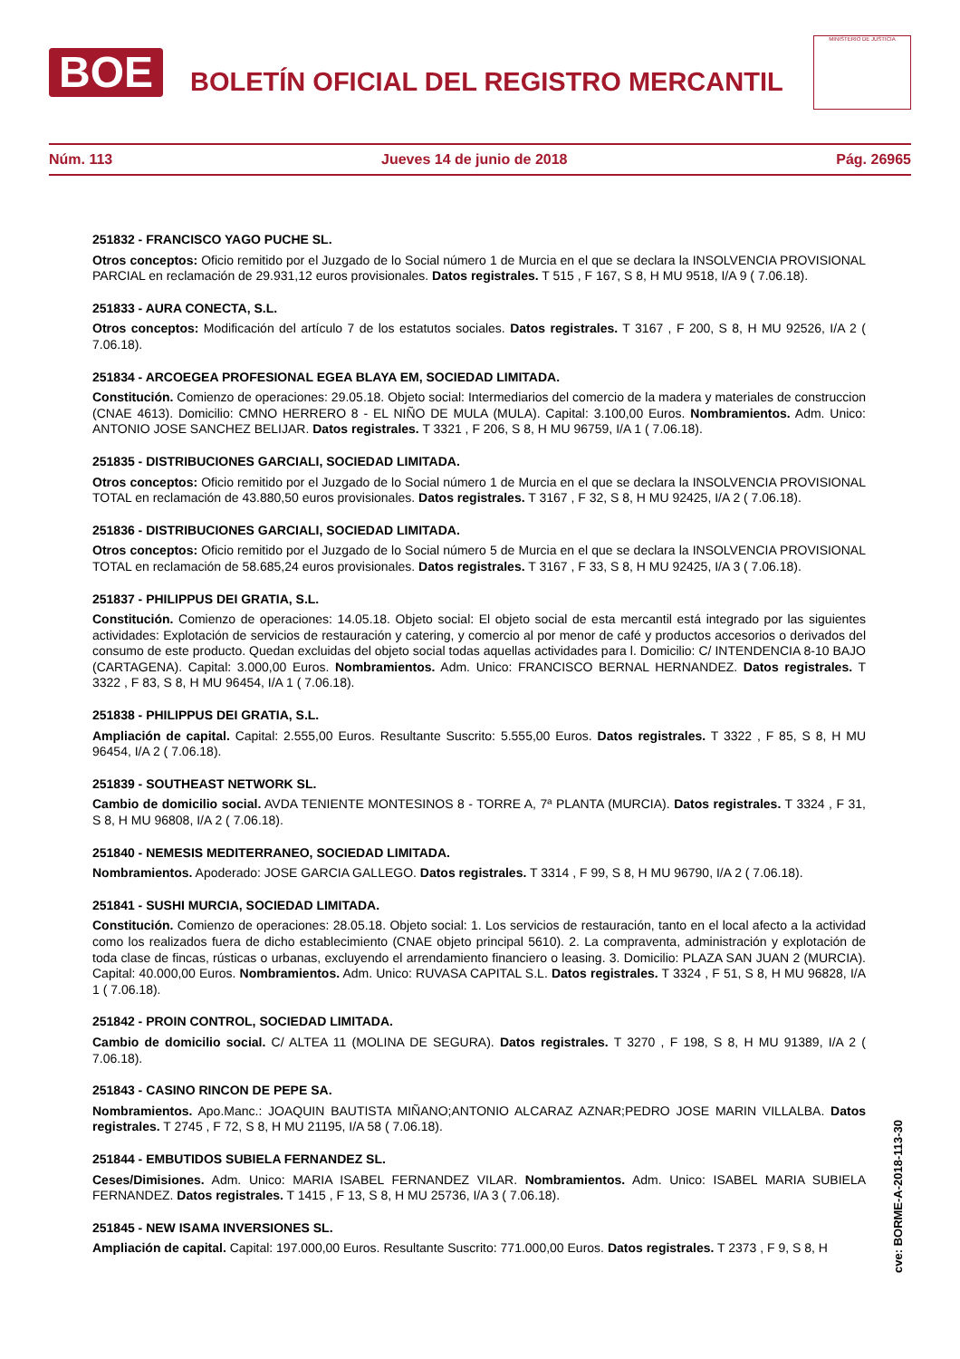BOE
BOLETÍN OFICIAL DEL REGISTRO MERCANTIL
MINISTERIO DE JUSTICIA
Núm. 113 Jueves 14 de junio de 2018 Pág. 26965
251832 - FRANCISCO YAGO PUCHE SL.
Otros conceptos: Oficio remitido por el Juzgado de lo Social número 1 de Murcia en el que se declara la INSOLVENCIA PROVISIONAL PARCIAL en reclamación de 29.931,12 euros provisionales. Datos registrales. T 515 , F 167, S 8, H MU 9518, I/A 9 ( 7.06.18).
251833 - AURA CONECTA, S.L.
Otros conceptos: Modificación del artículo 7 de los estatutos sociales. Datos registrales. T 3167 , F 200, S 8, H MU 92526, I/A 2 ( 7.06.18).
251834 - ARCOEGEA PROFESIONAL EGEA BLAYA EM, SOCIEDAD LIMITADA.
Constitución. Comienzo de operaciones: 29.05.18. Objeto social: Intermediarios del comercio de la madera y materiales de construccion (CNAE 4613). Domicilio: CMNO HERRERO 8 - EL NIÑO DE MULA (MULA). Capital: 3.100,00 Euros. Nombramientos. Adm. Unico: ANTONIO JOSE SANCHEZ BELIJAR. Datos registrales. T 3321 , F 206, S 8, H MU 96759, I/A 1 ( 7.06.18).
251835 - DISTRIBUCIONES GARCIALI, SOCIEDAD LIMITADA.
Otros conceptos: Oficio remitido por el Juzgado de lo Social número 1 de Murcia en el que se declara la INSOLVENCIA PROVISIONAL TOTAL en reclamación de 43.880,50 euros provisionales. Datos registrales. T 3167 , F 32, S 8, H MU 92425, I/A 2 ( 7.06.18).
251836 - DISTRIBUCIONES GARCIALI, SOCIEDAD LIMITADA.
Otros conceptos: Oficio remitido por el Juzgado de lo Social número 5 de Murcia en el que se declara la INSOLVENCIA PROVISIONAL TOTAL en reclamación de 58.685,24 euros provisionales. Datos registrales. T 3167 , F 33, S 8, H MU 92425, I/A 3 ( 7.06.18).
251837 - PHILIPPUS DEI GRATIA, S.L.
Constitución. Comienzo de operaciones: 14.05.18. Objeto social: El objeto social de esta mercantil está integrado por las siguientes actividades: Explotación de servicios de restauración y catering, y comercio al por menor de café y productos accesorios o derivados del consumo de este producto. Quedan excluidas del objeto social todas aquellas actividades para l. Domicilio: C/ INTENDENCIA 8-10 BAJO (CARTAGENA). Capital: 3.000,00 Euros. Nombramientos. Adm. Unico: FRANCISCO BERNAL HERNANDEZ. Datos registrales. T 3322 , F 83, S 8, H MU 96454, I/A 1 ( 7.06.18).
251838 - PHILIPPUS DEI GRATIA, S.L.
Ampliación de capital. Capital: 2.555,00 Euros. Resultante Suscrito: 5.555,00 Euros. Datos registrales. T 3322 , F 85, S 8, H MU 96454, I/A 2 ( 7.06.18).
251839 - SOUTHEAST NETWORK SL.
Cambio de domicilio social. AVDA TENIENTE MONTESINOS 8 - TORRE A, 7ª PLANTA (MURCIA). Datos registrales. T 3324 , F 31, S 8, H MU 96808, I/A 2 ( 7.06.18).
251840 - NEMESIS MEDITERRANEO, SOCIEDAD LIMITADA.
Nombramientos. Apoderado: JOSE GARCIA GALLEGO. Datos registrales. T 3314 , F 99, S 8, H MU 96790, I/A 2 ( 7.06.18).
251841 - SUSHI MURCIA, SOCIEDAD LIMITADA.
Constitución. Comienzo de operaciones: 28.05.18. Objeto social: 1. Los servicios de restauración, tanto en el local afecto a la actividad como los realizados fuera de dicho establecimiento (CNAE objeto principal 5610). 2. La compraventa, administración y explotación de toda clase de fincas, rústicas o urbanas, excluyendo el arrendamiento financiero o leasing. 3. Domicilio: PLAZA SAN JUAN 2 (MURCIA). Capital: 40.000,00 Euros. Nombramientos. Adm. Unico: RUVASA CAPITAL S.L. Datos registrales. T 3324 , F 51, S 8, H MU 96828, I/A 1 ( 7.06.18).
251842 - PROIN CONTROL, SOCIEDAD LIMITADA.
Cambio de domicilio social. C/ ALTEA 11 (MOLINA DE SEGURA). Datos registrales. T 3270 , F 198, S 8, H MU 91389, I/A 2 ( 7.06.18).
251843 - CASINO RINCON DE PEPE SA.
Nombramientos. Apo.Manc.: JOAQUIN BAUTISTA MIÑANO;ANTONIO ALCARAZ AZNAR;PEDRO JOSE MARIN VILLALBA. Datos registrales. T 2745 , F 72, S 8, H MU 21195, I/A 58 ( 7.06.18).
251844 - EMBUTIDOS SUBIELA FERNANDEZ SL.
Ceses/Dimisiones. Adm. Unico: MARIA ISABEL FERNANDEZ VILAR. Nombramientos. Adm. Unico: ISABEL MARIA SUBIELA FERNANDEZ. Datos registrales. T 1415 , F 13, S 8, H MU 25736, I/A 3 ( 7.06.18).
251845 - NEW ISAMA INVERSIONES SL.
Ampliación de capital. Capital: 197.000,00 Euros. Resultante Suscrito: 771.000,00 Euros. Datos registrales. T 2373 , F 9, S 8, H
cve: BORME-A-2018-113-30